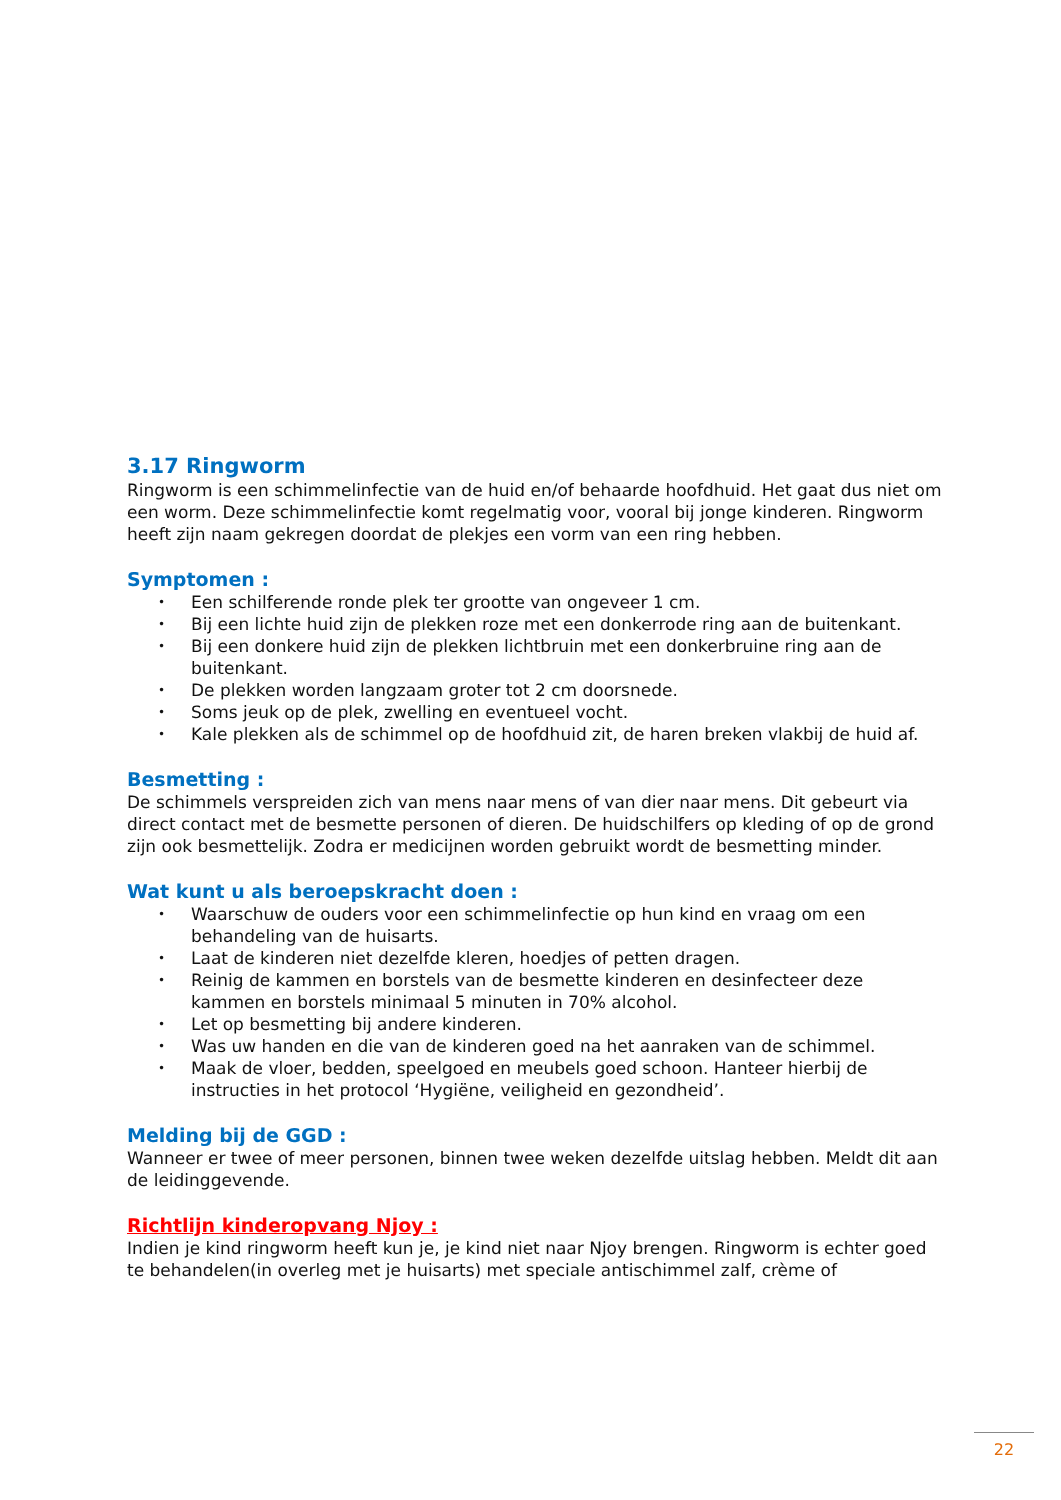3.17 Ringworm
Ringworm is een schimmelinfectie van de huid en/of behaarde hoofdhuid. Het gaat dus niet om een worm. Deze schimmelinfectie komt regelmatig voor, vooral bij jonge kinderen. Ringworm heeft zijn naam gekregen doordat de plekjes een vorm van een ring hebben.
Symptomen :
• Een schilferende ronde plek ter grootte van ongeveer 1 cm.
• Bij een lichte huid zijn de plekken roze met een donkerrode ring aan de buitenkant.
• Bij een donkere huid zijn de plekken lichtbruin met een donkerbruine ring aan de buitenkant.
• De plekken worden langzaam groter tot 2 cm doorsnede.
• Soms jeuk op de plek, zwelling en eventueel vocht.
• Kale plekken als de schimmel op de hoofdhuid zit, de haren breken vlakbij de huid af.
Besmetting :
De schimmels verspreiden zich van mens naar mens of van dier naar mens. Dit gebeurt via direct contact met de besmette personen of dieren. De huidschilfers op kleding of op de grond zijn ook besmettelijk. Zodra er medicijnen worden gebruikt wordt de besmetting minder.
Wat kunt u als beroepskracht doen :
• Waarschuw de ouders voor een schimmelinfectie op hun kind en vraag om een behandeling van de huisarts.
• Laat de kinderen niet dezelfde kleren, hoedjes of petten dragen.
• Reinig de kammen en borstels van de besmette kinderen en desinfecteer deze kammen en borstels minimaal 5 minuten in 70% alcohol.
• Let op besmetting bij andere kinderen.
• Was uw handen en die van de kinderen goed na het aanraken van de schimmel.
• Maak de vloer, bedden, speelgoed en meubels goed schoon. Hanteer hierbij de instructies in het protocol ‘Hygiëne, veiligheid en gezondheid’.
Melding bij de GGD :
Wanneer er twee of meer personen, binnen twee weken dezelfde uitslag hebben. Meldt dit aan de leidinggevende.
Richtlijn kinderopvang Njoy :
Indien je kind ringworm heeft kun je, je kind niet naar Njoy brengen. Ringworm is echter goed te behandelen(in overleg met je huisarts) met speciale antischimmel zalf, crème of
22